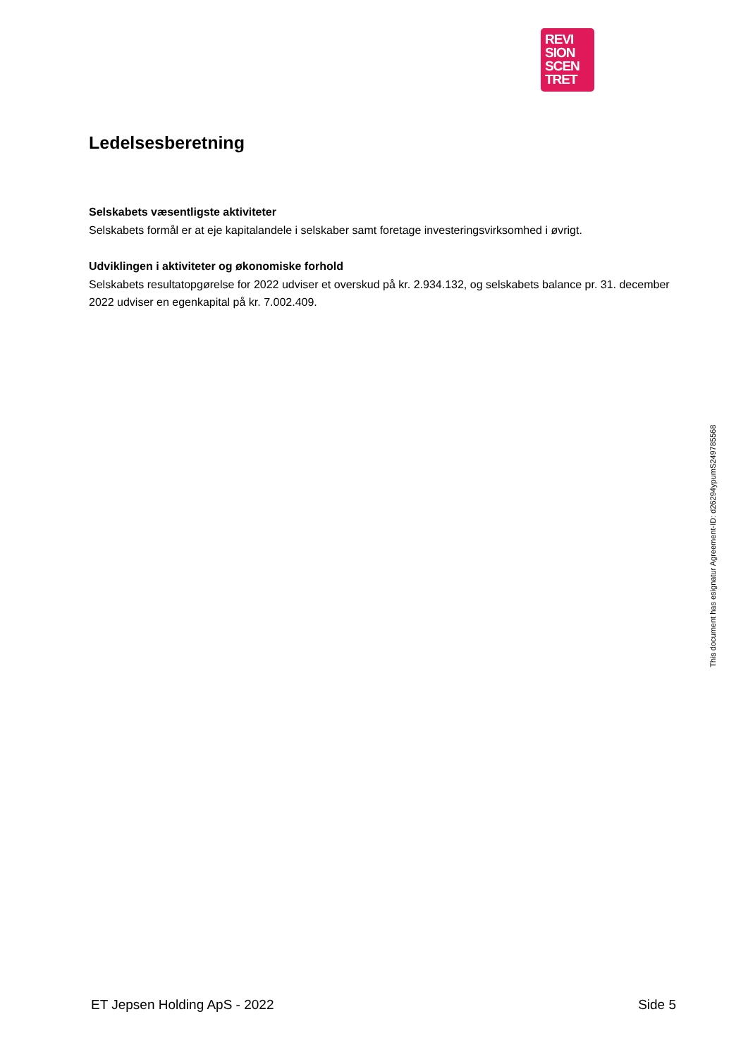REVI
SION
SCEN
TRET
Ledelsesberetning
Selskabets væsentligste aktiviteter
Selskabets formål er at eje kapitalandele i selskaber samt foretage investeringsvirksomhed i øvrigt.
Udviklingen i aktiviteter og økonomiske forhold
Selskabets resultatopgørelse for 2022 udviser et overskud på kr. 2.934.132, og selskabets balance pr. 31. december 2022 udviser en egenkapital på kr. 7.002.409.
This document has esignatur Agreement-ID: d26294ypumS249785568
ET Jepsen Holding ApS - 2022 Side 5